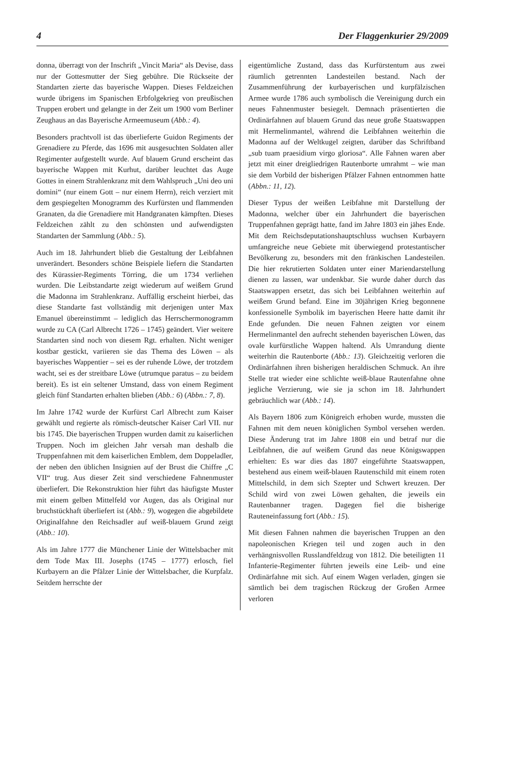4 Der Flaggenkurier 29/2009
donna, überragt von der Inschrift „Vincit Maria“ als Devise, dass nur der Gottesmutter der Sieg gebühre. Die Rückseite der Standarten zierte das bayerische Wappen. Dieses Feldzeichen wurde übrigens im Spanischen Erbfolgekrieg von preußischen Truppen erobert und gelangte in der Zeit um 1900 vom Berliner Zeughaus an das Bayerische Armeemuseum (Abb.: 4).
Besonders prachtvoll ist das überlieferte Guidon Regiments der Grenadiere zu Pferde, das 1696 mit ausgesuchten Soldaten aller Regimenter aufgestellt wurde. Auf blauem Grund erscheint das bayerische Wappen mit Kurhut, darüber leuchtet das Auge Gottes in einem Strahlenkranz mit dem Wahlspruch „Uni deo uni domini“ (nur einem Gott – nur einem Herrn), reich verziert mit dem gespiegelten Monogramm des Kurfürsten und flammenden Granaten, da die Grenadiere mit Handgranaten kämpften. Dieses Feldzeichen zählt zu den schönsten und aufwendigsten Standarten der Sammlung (Abb.: 5).
Auch im 18. Jahrhundert blieb die Gestaltung der Leibfahnen unverändert. Besonders schöne Beispiele liefern die Standarten des Kürassier-Regiments Törring, die um 1734 verliehen wurden. Die Leibstandarte zeigt wiederum auf weißem Grund die Madonna im Strahlenkranz. Auffällig erscheint hierbei, das diese Standarte fast vollständig mit derjenigen unter Max Emanuel übereinstimmt – lediglich das Herrschermonogramm wurde zu CA (Carl Albrecht 1726 – 1745) geändert. Vier weitere Standarten sind noch von diesem Rgt. erhalten. Nicht weniger kostbar gestickt, variieren sie das Thema des Löwen – als bayerisches Wappentier – sei es der ruhende Löwe, der trotzdem wacht, sei es der streitbare Löwe (utrumque paratus – zu beidem bereit). Es ist ein seltener Umstand, dass von einem Regiment gleich fünf Standarten erhalten blieben (Abb.: 6) (Abbn.: 7, 8).
Im Jahre 1742 wurde der Kurfürst Carl Albrecht zum Kaiser gewählt und regierte als römisch-deutscher Kaiser Carl VII. nur bis 1745. Die bayerischen Truppen wurden damit zu kaiserlichen Truppen. Noch im gleichen Jahr versah man deshalb die Truppenfahnen mit dem kaiserlichen Emblem, dem Doppeladler, der neben den üblichen Insignien auf der Brust die Chiffre „C VII“ trug. Aus dieser Zeit sind verschiedene Fahnenmuster überliefert. Die Rekonstruktion hier führt das häufigste Muster mit einem gelben Mittelfeld vor Augen, das als Original nur bruchstückhaft überliefert ist (Abb.: 9), wogegen die abgebildete Originalfahne den Reichsadler auf weiß-blauem Grund zeigt (Abb.: 10).
Als im Jahre 1777 die Münchener Linie der Wittelsbacher mit dem Tode Max III. Josephs (1745 – 1777) erlosch, fiel Kurbayern an die Pfälzer Linie der Wittelsbacher, die Kurpfalz. Seitdem herrschte der
eigentümliche Zustand, dass das Kurfürstentum aus zwei räumlich getrennten Landesteilen bestand. Nach der Zusammenführung der kurbayerischen und kurpfälzischen Armee wurde 1786 auch symbolisch die Vereinigung durch ein neues Fahnenmuster besiegelt. Demnach präsentierten die Ordinärfahnen auf blauem Grund das neue große Staatswappen mit Hermelinmantel, während die Leibfahnen weiterhin die Madonna auf der Weltkugel zeigten, darüber das Schriftband „sub tuam praesidium virgo gloriosa“. Alle Fahnen waren aber jetzt mit einer dreigliedrigen Rautenborte umrahmt – wie man sie dem Vorbild der bisherigen Pfälzer Fahnen entnommen hatte (Abbn.: 11, 12).
Dieser Typus der weißen Leibfahne mit Darstellung der Madonna, welcher über ein Jahrhundert die bayerischen Truppenfahnen geprägt hatte, fand im Jahre 1803 ein jähes Ende. Mit dem Reichsdeputationshauptschluss wuchsen Kurbayern umfangreiche neue Gebiete mit überwiegend protestantischer Bevölkerung zu, besonders mit den fränkischen Landesteilen. Die hier rekrutierten Soldaten unter einer Mariendarstellung dienen zu lassen, war undenkbar. Sie wurde daher durch das Staatswappen ersetzt, das sich bei Leibfahnen weiterhin auf weißem Grund befand. Eine im 30jährigen Krieg begonnene konfessionelle Symbolik im bayerischen Heere hatte damit ihr Ende gefunden. Die neuen Fahnen zeigten vor einem Hermelinmantel den aufrecht stehenden bayerischen Löwen, das ovale kurfürstliche Wappen haltend. Als Umrandung diente weiterhin die Rautenborte (Abb.: 13). Gleichzeitig verloren die Ordinärfahnen ihren bisherigen heraldischen Schmuck. An ihre Stelle trat wieder eine schlichte weiß-blaue Rautenfahne ohne jegliche Verzierung, wie sie ja schon im 18. Jahrhundert gebräuchlich war (Abb.: 14).
Als Bayern 1806 zum Königreich erhoben wurde, mussten die Fahnen mit dem neuen königlichen Symbol versehen werden. Diese Änderung trat im Jahre 1808 ein und betraf nur die Leibfahnen, die auf weißem Grund das neue Königswappen erhielten: Es war dies das 1807 eingeführte Staatswappen, bestehend aus einem weiß-blauen Rautenschild mit einem roten Mittelschild, in dem sich Szepter und Schwert kreuzen. Der Schild wird von zwei Löwen gehalten, die jeweils ein Rautenbanner tragen. Dagegen fiel die bisherige Rauteneinfassung fort (Abb.: 15).
Mit diesen Fahnen nahmen die bayerischen Truppen an den napoleonischen Kriegen teil und zogen auch in den verhängnisvollen Russlandfeldzug von 1812. Die beteiligten 11 Infanterie-Regimenter führten jeweils eine Leib- und eine Ordinärfahne mit sich. Auf einem Wagen verladen, gingen sie sämtlich bei dem tragischen Rückzug der Großen Armee verloren